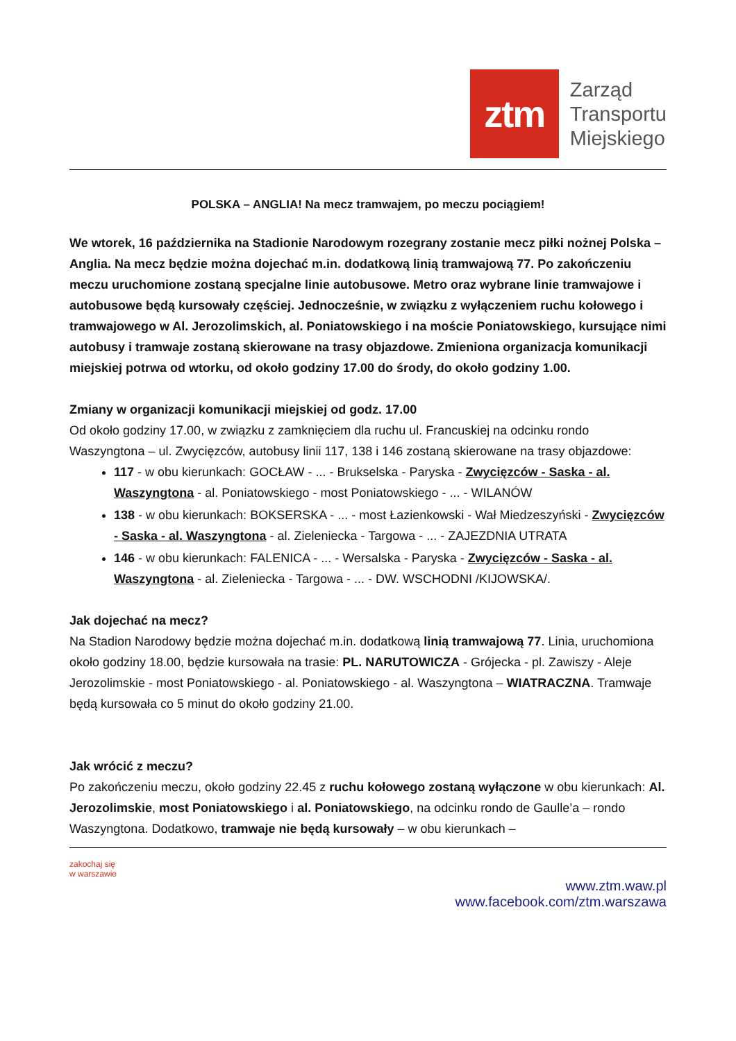ztm
Zarząd
Transportu
Miejskiego
POLSKA – ANGLIA! Na mecz tramwajem, po meczu pociągiem!
We wtorek, 16 października na Stadionie Narodowym rozegrany zostanie mecz piłki nożnej Polska – Anglia. Na mecz będzie można dojechać m.in. dodatkową linią tramwajową 77. Po zakończeniu meczu uruchomione zostaną specjalne linie autobusowe. Metro oraz wybrane linie tramwajowe i autobusowe będą kursowały częściej. Jednocześnie, w związku z wyłączeniem ruchu kołowego i tramwajowego w Al. Jerozolimskich, al. Poniatowskiego i na moście Poniatowskiego, kursujące nimi autobusy i tramwaje zostaną skierowane na trasy objazdowe. Zmieniona organizacja komunikacji miejskiej potrwa od wtorku, od około godziny 17.00 do środy, do około godziny 1.00.
Zmiany w organizacji komunikacji miejskiej od godz. 17.00
Od około godziny 17.00, w związku z zamknięciem dla ruchu ul. Francuskiej na odcinku rondo Waszyngtona – ul. Zwycięzców, autobusy linii 117, 138 i 146 zostaną skierowane na trasy objazdowe:
117 - w obu kierunkach: GOCŁAW - ... - Brukselska - Paryska - Zwycięzców - Saska - al. Waszyngtona - al. Poniatowskiego - most Poniatowskiego - ... - WILANÓW
138 - w obu kierunkach: BOKSERSKA - ... - most Łazienkowski - Wał Miedzeszyński - Zwycięzców - Saska - al. Waszyngtona - al. Zieleniecka - Targowa - ... - ZAJEZDNIA UTRATA
146 - w obu kierunkach: FALENICA - ... - Wersalska - Paryska - Zwycięzców - Saska - al. Waszyngtona - al. Zieleniecka - Targowa - ... - DW. WSCHODNI /KIJOWSKA/.
Jak dojechać na mecz?
Na Stadion Narodowy będzie można dojechać m.in. dodatkową linią tramwajową 77. Linia, uruchomiona około godziny 18.00, będzie kursowała na trasie: PL. NARUTOWICZA - Grójecka - pl. Zawiszy - Aleje Jerozolimskie - most Poniatowskiego - al. Poniatowskiego - al. Waszyngtona – WIATRACZNA. Tramwaje będą kursowała co 5 minut do około godziny 21.00.
Jak wrócić z meczu?
Po zakończeniu meczu, około godziny 22.45 z ruchu kołowego zostaną wyłączone w obu kierunkach: Al. Jerozolimskie, most Poniatowskiego i al. Poniatowskiego, na odcinku rondo de Gaulle’a – rondo Waszyngtona. Dodatkowo, tramwaje nie będą kursowały – w obu kierunkach –
zakochaj się
w warszawie
www.ztm.waw.pl
www.facebook.com/ztm.warszawa